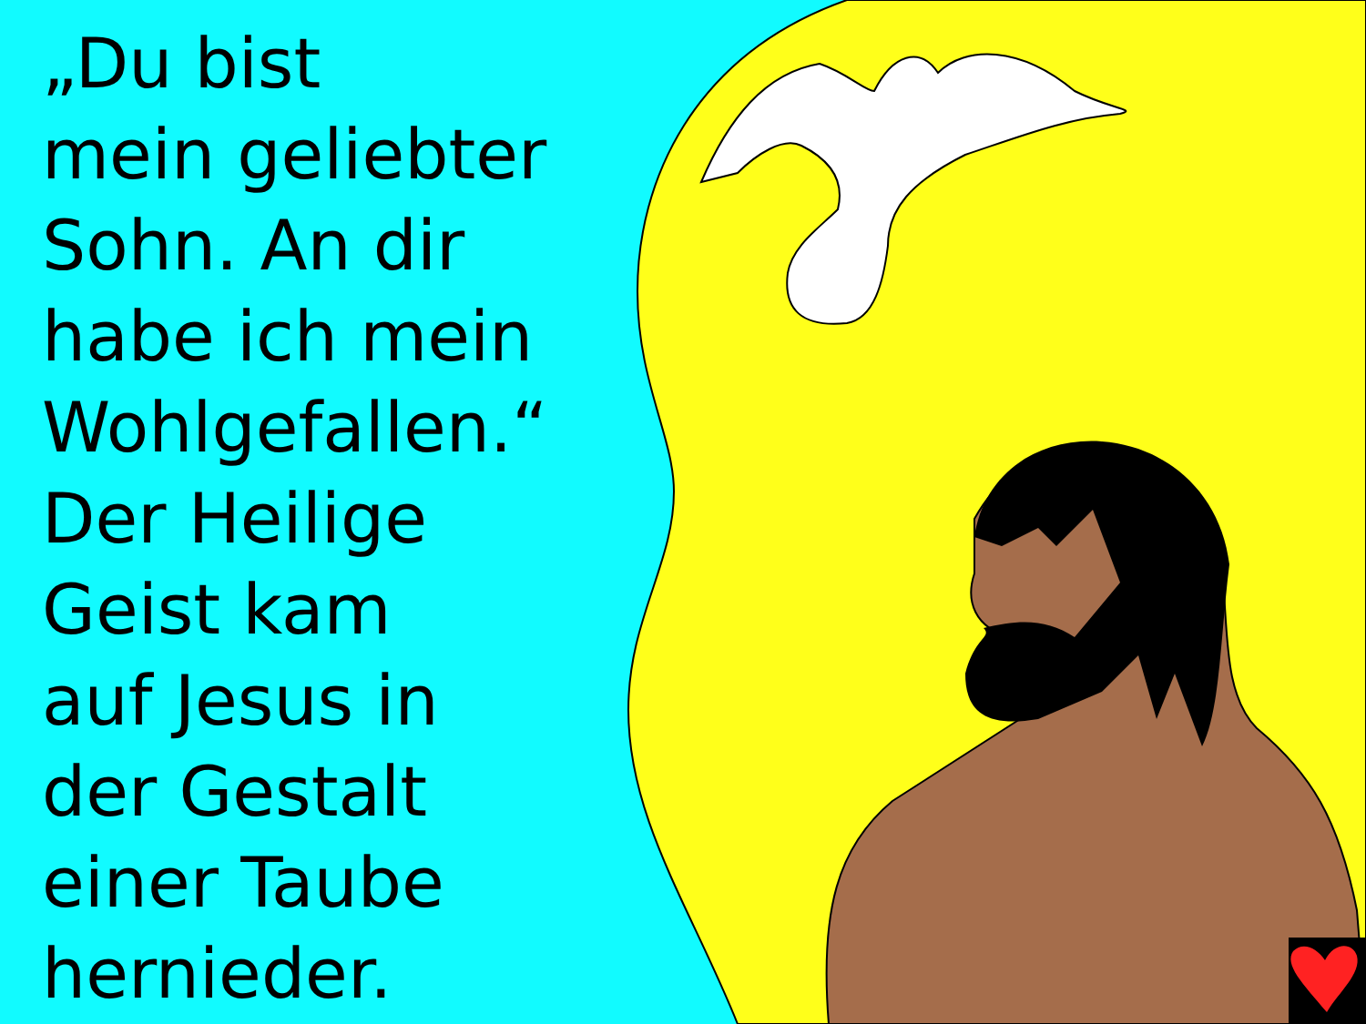„Du bist
mein geliebter
Sohn. An dir
habe ich mein
Wohlgefallen.“
Der Heilige
Geist kam
auf Jesus in
der Gestalt
einer Taube
hernieder.